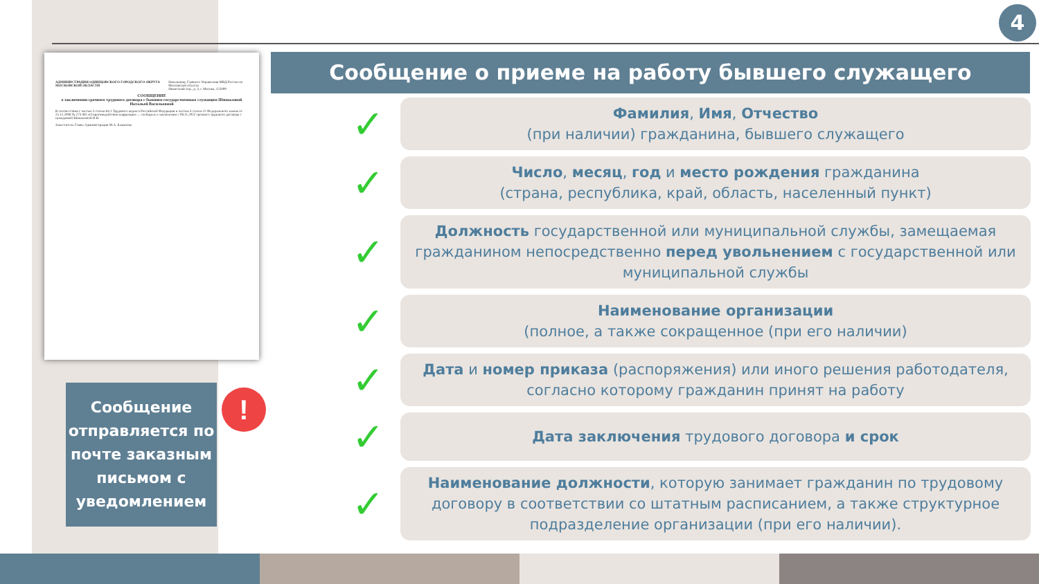4
АДМИНИСТРАЦИЯ ОДИНЦОВСКОГО ГОРОДСКОГО ОКРУГА МОСКОВСКОЙ ОБЛАСТИ
Начальнику Главного Управления МВД России по Московской области
Никитский пер., д. 3, г. Москва, 125009
СООБЩЕНИЕ
о заключении срочного трудового договора с бывшим государственным служащим Шишаловой Натальей Васильевной
В соответствии с частью 3 статьи 64.1 Трудового кодекса Российской Федерации и частью 4 статьи 12 Федерального закона от 25.12.2008 № 273-ФЗ «О противодействии коррупции» ... сообщаем о заключении с 08.11.2022 срочного трудового договора с гражданкой Шишаловой Н.В.
Заместитель Главы Администрации М.А. Бажанова
Сообщение о приеме на работу бывшего служащего
✓
Фамилия, Имя, Отчество
(при наличии) гражданина, бывшего служащего
✓
Число, месяц, год и место рождения гражданина
(страна, республика, край, область, населенный пункт)
✓
Должность государственной или муниципальной службы, замещаемая гражданином непосредственно перед увольнением с государственной или муниципальной службы
✓
Наименование организации
(полное, а также сокращенное (при его наличии)
✓
Дата и номер приказа (распоряжения) или иного решения работодателя, согласно которому гражданин принят на работу
✓
Дата заключения трудового договора и срок
✓
Наименование должности, которую занимает гражданин по трудовому договору в соответствии со штатным расписанием, а также структурное подразделение организации (при его наличии).
Сообщение отправляется по почте заказным письмом с уведомлением
!